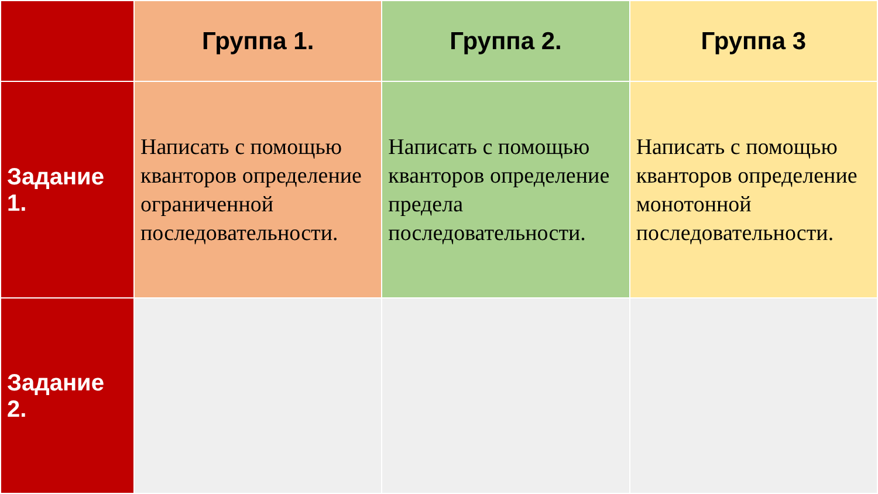| | Группа 1. | Группа 2. | Группа 3 |
| --- | --- | --- | --- |
| Задание 1. | Написать с помощью кванторов определение ограниченной последовательности. | Написать с помощью кванторов определение предела последовательности. | Написать с помощью кванторов определение монотонной последовательности. |
| Задание 2. | | | |